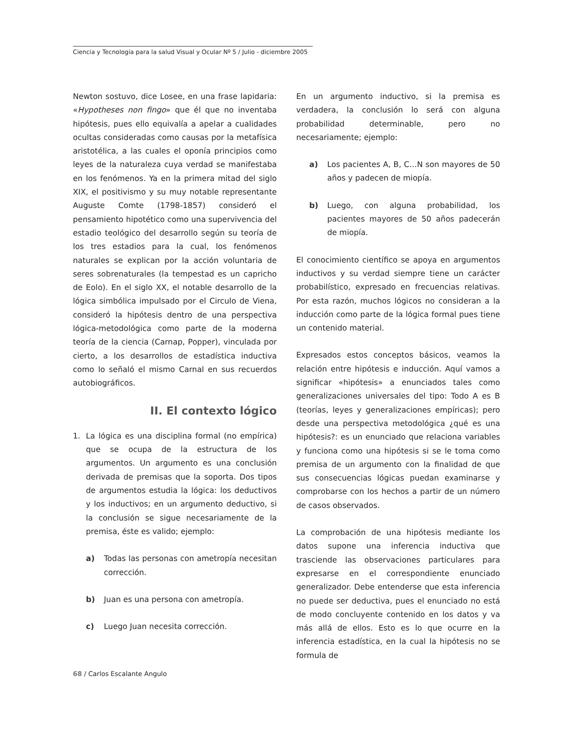Ciencia y Tecnología para la salud Visual y Ocular Nº 5 / Julio - diciembre 2005
Newton sostuvo, dice Losee, en una frase lapidaria: «Hypotheses non fingo» que él que no inventaba hipótesis, pues ello equivalía a apelar a cualidades ocultas consideradas como causas por la metafísica aristotélica, a las cuales el oponía principios como leyes de la naturaleza cuya verdad se manifestaba en los fenómenos. Ya en la primera mitad del siglo XIX, el positivismo y su muy notable representante Auguste Comte (1798-1857) consideró el pensamiento hipotético como una supervivencia del estadio teológico del desarrollo según su teoría de los tres estadios para la cual, los fenómenos naturales se explican por la acción voluntaria de seres sobrenaturales (la tempestad es un capricho de Eolo). En el siglo XX, el notable desarrollo de la lógica simbólica impulsado por el Circulo de Viena, consideró la hipótesis dentro de una perspectiva lógica-metodológica como parte de la moderna teoría de la ciencia (Carnap, Popper), vinculada por cierto, a los desarrollos de estadística inductiva como lo señaló el mismo Carnal en sus recuerdos autobiográficos.
II. El contexto lógico
1. La lógica es una disciplina formal (no empírica) que se ocupa de la estructura de los argumentos. Un argumento es una conclusión derivada de premisas que la soporta. Dos tipos de argumentos estudia la lógica: los deductivos y los inductivos; en un argumento deductivo, si la conclusión se sigue necesariamente de la premisa, éste es valido; ejemplo:
a) Todas las personas con ametropía necesitan corrección.
b) Juan es una persona con ametropía.
c) Luego Juan necesita corrección.
En un argumento inductivo, si la premisa es verdadera, la conclusión lo será con alguna probabilidad determinable, pero no necesariamente; ejemplo:
a) Los pacientes A, B, C…N son mayores de 50 años y padecen de miopía.
b) Luego, con alguna probabilidad, los pacientes mayores de 50 años padecerán de miopía.
El conocimiento científico se apoya en argumentos inductivos y su verdad siempre tiene un carácter probabilístico, expresado en frecuencias relativas. Por esta razón, muchos lógicos no consideran a la inducción como parte de la lógica formal pues tiene un contenido material.
Expresados estos conceptos básicos, veamos la relación entre hipótesis e inducción. Aquí vamos a significar «hipótesis» a enunciados tales como generalizaciones universales del tipo: Todo A es B (teorías, leyes y generalizaciones empíricas); pero desde una perspectiva metodológica ¿qué es una hipótesis?: es un enunciado que relaciona variables y funciona como una hipótesis si se le toma como premisa de un argumento con la finalidad de que sus consecuencias lógicas puedan examinarse y comprobarse con los hechos a partir de un número de casos observados.
La comprobación de una hipótesis mediante los datos supone una inferencia inductiva que trasciende las observaciones particulares para expresarse en el correspondiente enunciado generalizador. Debe entenderse que esta inferencia no puede ser deductiva, pues el enunciado no está de modo concluyente contenido en los datos y va más allá de ellos. Esto es lo que ocurre en la inferencia estadística, en la cual la hipótesis no se formula de
68 / Carlos Escalante Angulo